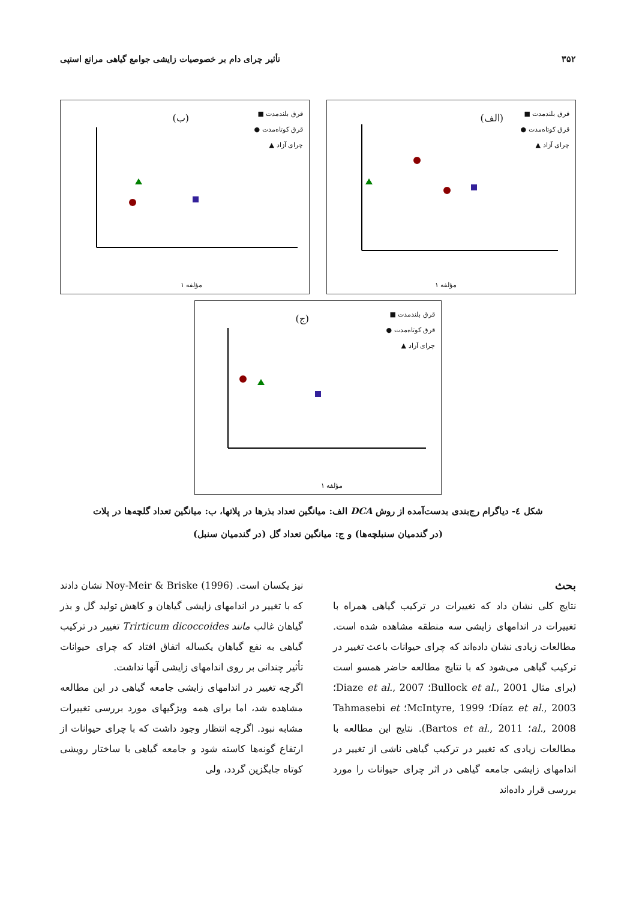۳۵۲ تأثیر چرای دام بر خصوصیات زایشی جوامع گیاهی مراتع استپی
(الف)
قرق بلندمدت ■
قرق کوتاه‌مدت ●
چرای آزاد ▲
مؤلفه ۱
(ب)
قرق بلندمدت ■
قرق کوتاه‌مدت ●
چرای آزاد ▲
مؤلفه ۱
(ج)
قرق بلندمدت ■
قرق کوتاه‌مدت ●
چرای آزاد ▲
مؤلفه ۱
شکل ٤- دیاگرام رج‌بندی بدست‌آمده از روش DCA الف: میانگین تعداد بذرها در پلاتها، ب: میانگین تعداد گلچه‌ها در پلات
(در گندمیان سنبلچه‌ها) و ج: میانگین تعداد گل (در گندمیان سنبل)
بحث
نتایج کلی نشان داد که تغییرات در ترکیب گیاهی همراه با تغییرات در اندامهای زایشی سه منطقه مشاهده شده است. مطالعات زیادی نشان داده‌اند که چرای حیوانات باعث تغییر در ترکیب گیاهی می‌شود که با نتایج مطالعه حاضر همسو است (برای مثال Bullock et al., 2001؛ Diaze et al., 2007؛ Díaz et al., 2003؛ McIntyre, 1999؛ Tahmasebi et al., 2008؛ Bartos et al., 2011). نتایج این مطالعه با مطالعات زیادی که تغییر در ترکیب گیاهی ناشی از تغییر در اندامهای زایشی جامعه گیاهی در اثر چرای حیوانات را مورد بررسی قرار داده‌اند
نیز یکسان است. Noy-Meir & Briske (1996) نشان دادند که با تغییر در اندامهای زایشی گیاهان و کاهش تولید گل و بذر گیاهان غالب مانند Trirticum dicoccoides تغییر در ترکیب گیاهی به نفع گیاهان یکساله اتفاق افتاد که چرای حیوانات تأثیر چندانی بر روی اندامهای زایشی آنها نداشت.
اگرچه تغییر در اندامهای زایشی جامعه گیاهی در این مطالعه مشاهده شد، اما برای همه ویژگیهای مورد بررسی تغییرات مشابه نبود. اگرچه انتظار وجود داشت که با چرای حیوانات از ارتفاع گونه‌ها کاسته شود و جامعه گیاهی با ساختار رویشی کوتاه جایگزین گردد، ولی